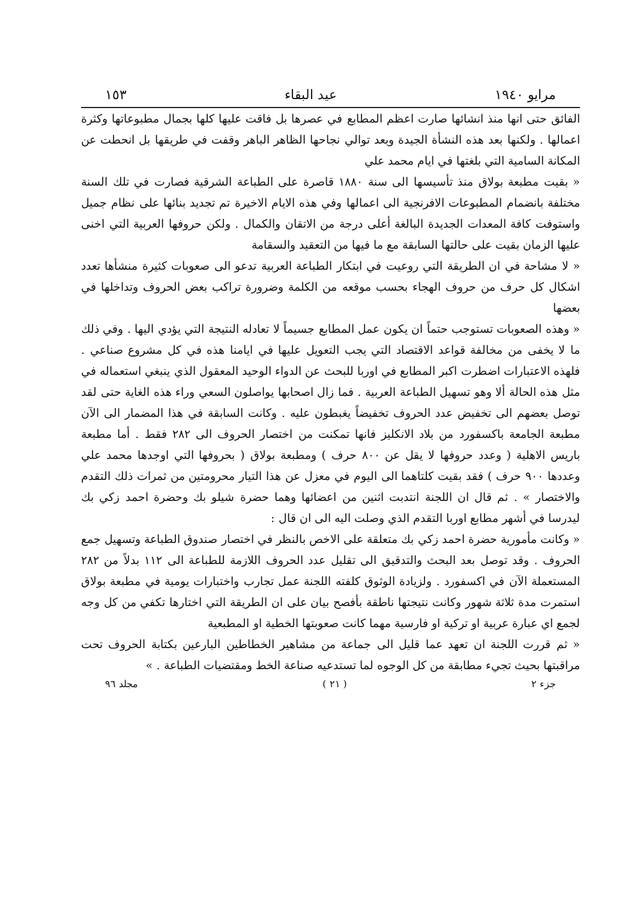مرايو ١٩٤٠ عيد البقاء ١٥٣
الفائق حتى انها منذ انشائها صارت اعظم المطابع في عصرها بل فاقت عليها كلها بجمال مطبوعاتها وكثرة اعمالها . ولكنها بعد هذه النشأة الجيدة وبعد توالي نجاحها الظاهر الباهر وقفت في طريقها بل انحطت عن المكانة السامية التي بلغتها في ايام محمد علي
« بقيت مطبعة بولاق منذ تأسيسها الى سنة ١٨٨٠ قاصرة على الطباعة الشرقية فصارت في تلك السنة مختلفة بانضمام المطبوعات الافرنجية الى اعمالها وفي هذه الايام الاخيرة تم تجديد بنائها على نظام جميل واستوفت كافة المعدات الجديدة البالغة أعلى درجة من الاتقان والكمال . ولكن حروفها العربية التي اخنى عليها الزمان بقيت على حالتها السابقة مع ما فيها من التعقيد والسقامة
« لا مشاحة في ان الطريقة التي روعيت في ابتكار الطباعة العربية تدعو الى صعوبات كثيرة منشأها تعدد اشكال كل حرف من حروف الهجاء بحسب موقعه من الكلمة وضرورة تراكب بعض الحروف وتداخلها في بعضها
« وهذه الصعوبات تستوجب حتماً ان يكون عمل المطابع جسيماً لا تعادله النتيجة التي يؤدي اليها . وفي ذلك ما لا يخفى من مخالفة قواعد الاقتصاد التي يجب التعويل عليها في ايامنا هذه في كل مشروع صناعي . فلهذه الاعتبارات اضطرت اكبر المطابع في اوربا للبحث عن الدواء الوحيد المعقول الذي ينبغي استعماله في مثل هذه الحالة ألا وهو تسهيل الطباعة العربية . فما زال اصحابها يواصلون السعي وراء هذه الغاية حتى لقد توصل بعضهم الى تخفيض عدد الحروف تخفيضاً يغبطون عليه . وكانت السابقة في هذا المضمار الى الآن مطبعة الجامعة باكسفورد من بلاد الانكليز فانها تمكنت من اختصار الحروف الى ٢٨٢ فقط . أما مطبعة باريس الاهلية ( وعدد حروفها لا يقل عن ٨٠٠ حرف ) ومطبعة بولاق ( بحروفها التي اوجدها محمد علي وعددها ٩٠٠ حرف ) فقد بقيت كلتاهما الى اليوم في معزل عن هذا التيار محرومتين من ثمرات ذلك التقدم والاختصار » . ثم قال ان اللجنة انتدبت اثنين من اعضائها وهما حضرة شيلو بك وحضرة احمد زكي بك ليدرسا في أشهر مطابع اوربا التقدم الذي وصلت اليه الى ان قال :
« وكانت مأمورية حضرة احمد زكي بك متعلقة على الاخص بالنظر في اختصار صندوق الطباعة وتسهيل جمع الحروف . وقد توصل بعد البحث والتدقيق الى تقليل عدد الحروف اللازمة للطباعة الى ١١٢ بدلاً من ٢٨٢ المستعملة الآن في اكسفورد . ولزيادة الوثوق كلفته اللجنة عمل تجارب واختبارات يومية في مطبعة بولاق استمرت مدة ثلاثة شهور وكانت نتيجتها ناطقة بأفصح بيان على ان الطريقة التي اختارها تكفي من كل وجه لجمع اي عبارة عربية او تركية او فارسية مهما كانت صعوبتها الخطية او المطبعية
« ثم قررت اللجنة ان تعهد عما قليل الى جماعة من مشاهير الخطاطين البارعين بكتابة الحروف تحت مراقبتها بحيث تجيء مطابقة من كل الوجوه لما تستدعيه صناعة الخط ومقتضيات الطباعة . »
جزء ٢ ( ٢١ ) مجلد ٩٦